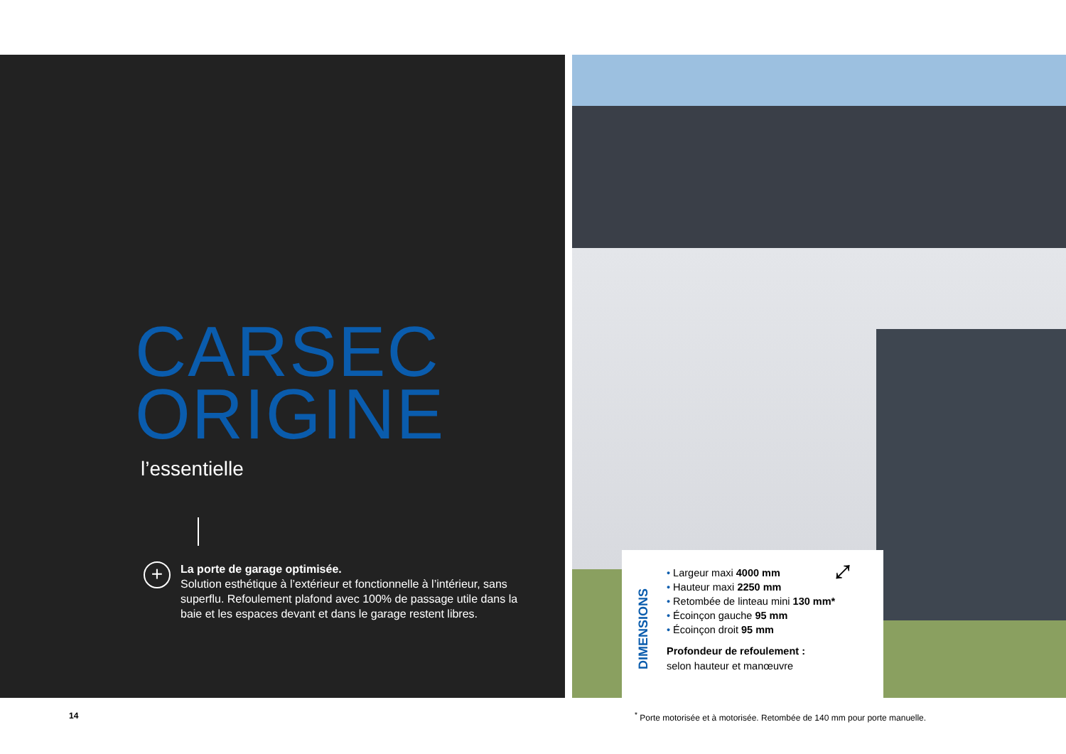CARSEC
ORIGINE
l’essentielle
+
La porte de garage optimisée.
Solution esthétique à l’extérieur et fonctionnelle à l’intérieur, sans superflu. Refoulement plafond avec 100% de passage utile dans la baie et les espaces devant et dans le garage restent libres.
DIMENSIONS
• Largeur maxi 4000 mm
• Hauteur maxi 2250 mm
• Retombée de linteau mini 130 mm*
• Écoinçon gauche 95 mm
• Écoinçon droit 95 mm
Profondeur de refoulement :
selon hauteur et manœuvre
⤢
14
<sup>*</sup> Porte motorisée et à motorisée. Retombée de 140 mm pour porte manuelle.